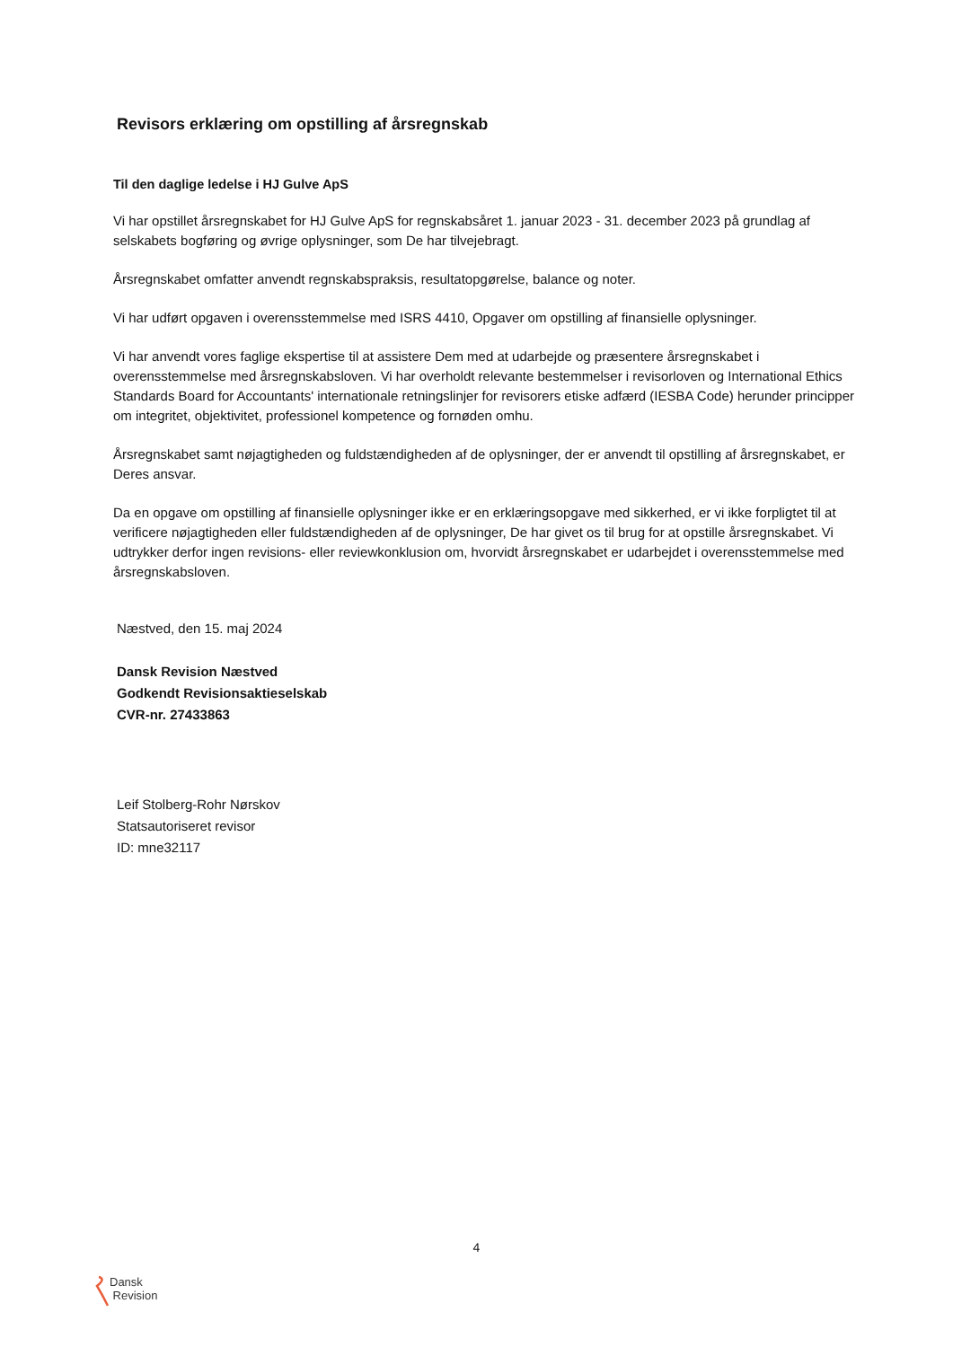Revisors erklæring om opstilling af årsregnskab
Til den daglige ledelse i HJ Gulve ApS
Vi har opstillet årsregnskabet for HJ Gulve ApS for regnskabsåret 1. januar 2023 - 31. december 2023 på grundlag af selskabets bogføring og øvrige oplysninger, som De har tilvejebragt.
Årsregnskabet omfatter anvendt regnskabspraksis, resultatopgørelse, balance og noter.
Vi har udført opgaven i overensstemmelse med ISRS 4410, Opgaver om opstilling af finansielle oplysninger.
Vi har anvendt vores faglige ekspertise til at assistere Dem med at udarbejde og præsentere årsregnskabet i overensstemmelse med årsregnskabsloven. Vi har overholdt relevante bestemmelser i revisorloven og International Ethics Standards Board for Accountants' internationale retningslinjer for revisorers etiske adfærd (IESBA Code) herunder principper om integritet, objektivitet, professionel kompetence og fornøden omhu.
Årsregnskabet samt nøjagtigheden og fuldstændigheden af de oplysninger, der er anvendt til opstilling af årsregnskabet, er Deres ansvar.
Da en opgave om opstilling af finansielle oplysninger ikke er en erklæringsopgave med sikkerhed, er vi ikke forpligtet til at verificere nøjagtigheden eller fuldstændigheden af de oplysninger, De har givet os til brug for at opstille årsregnskabet. Vi udtrykker derfor ingen revisions- eller reviewkonklusion om, hvorvidt årsregnskabet er udarbejdet i overensstemmelse med årsregnskabsloven.
Næstved, den 15. maj 2024
Dansk Revision Næstved
Godkendt Revisionsaktieselskab
CVR-nr. 27433863
Leif Stolberg-Rohr Nørskov
Statsautoriseret revisor
ID: mne32117
4
Dansk
Revision